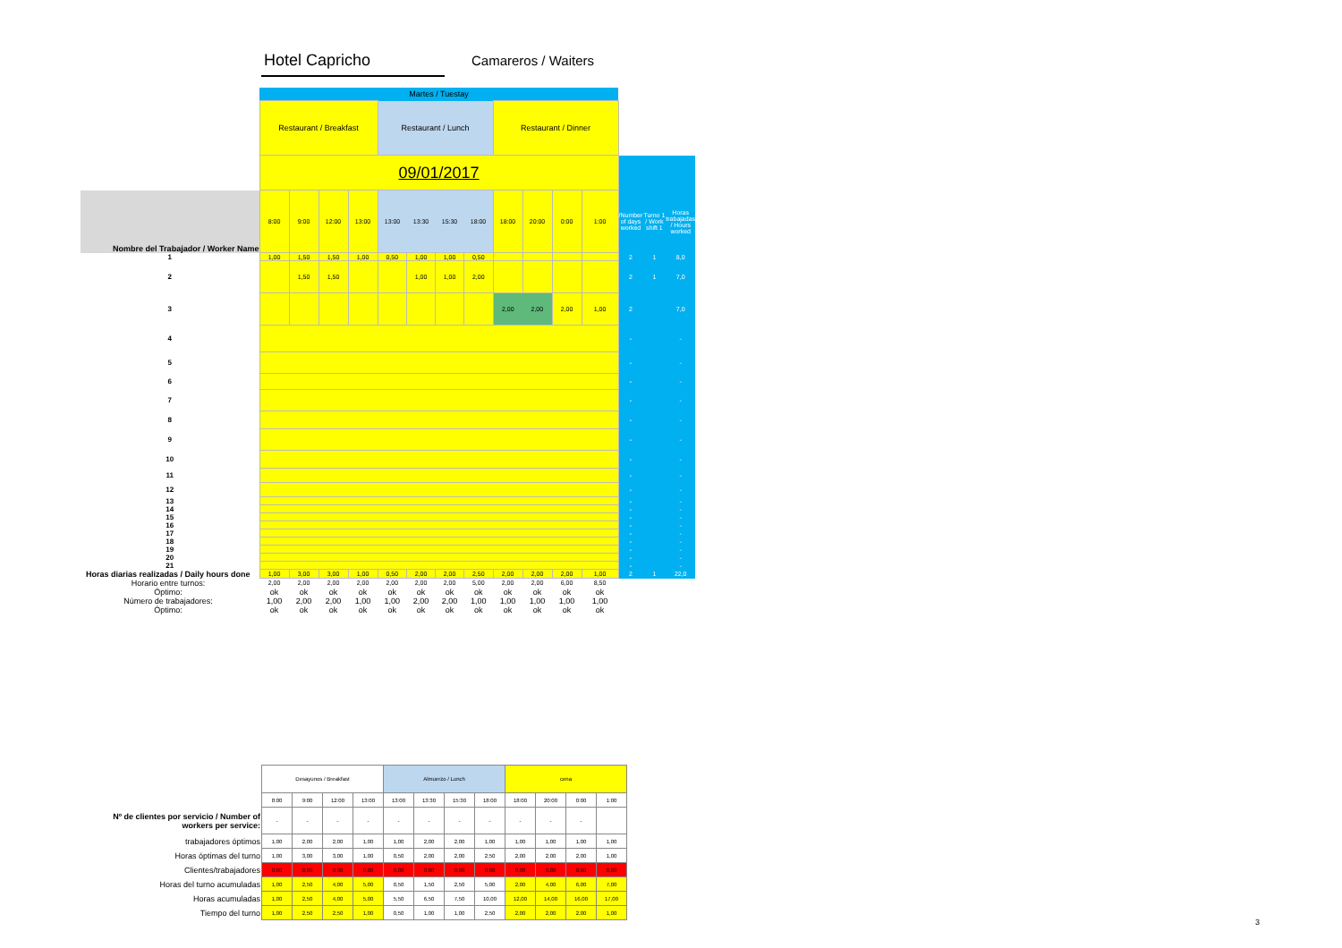Hotel Capricho Camareros / Waiters
| | Martes / Tuestay | | | | | | | | | | | | | | |
| | Restaurant / Breakfast | | | | Restaurant / Lunch | | | | Restaurant / Dinner | | | | | | |
| | 09/01/2017 | | | | | | | | | | | | | | |
| Nombre del Trabajador / Worker Name | 8:00 | 9:00 | 12:00 | 13:00 | 13:00 | 13:30 | 15:30 | 18:00 | 18:00 | 20:00 | 0:00 | 1:00 | /Number of days worked | Turno 1 / Work shift 1 | Horas trabajadas / Hours worked |
| 1 | 1,00 | 1,50 | 1,50 | 1,00 | 0,50 | 1,00 | 1,00 | 0,50 | | | | | 2 | 1 | 8,0 |
| 2 | | 1,50 | 1,50 | | | 1,00 | 1,00 | 2,00 | | | | | 2 | 1 | 7,0 |
| 3 | | | | | | | | | 2,00 | 2,00 | 2,00 | 1,00 | 2 | | 7,0 |
| 4 | | | | | | | | | | | | | - | | - |
| 5 | | | | | | | | | | | | | - | | - |
| 6 | | | | | | | | | | | | | - | | - |
| 7 | | | | | | | | | | | | | - | | - |
| 8 | | | | | | | | | | | | | - | | - |
| 9 | | | | | | | | | | | | | - | | - |
| 10 | | | | | | | | | | | | | - | | - |
| 11 | | | | | | | | | | | | | - | | - |
| 12 | | | | | | | | | | | | | - | | - |
| 13 | | | | | | | | | | | | | - | | - |
| 14 | | | | | | | | | | | | | - | | - |
| 15 | | | | | | | | | | | | | - | | - |
| 16 | | | | | | | | | | | | | - | | - |
| 17 | | | | | | | | | | | | | - | | - |
| 18 | | | | | | | | | | | | | - | | - |
| 19 | | | | | | | | | | | | | - | | - |
| 20 | | | | | | | | | | | | | - | | - |
| 21 | | | | | | | | | | | | | - | | - |
| Horas diarias realizadas / Daily hours done | 1,00 | 3,00 | 3,00 | 1,00 | 0,50 | 2,00 | 2,00 | 2,50 | 2,00 | 2,00 | 2,00 | 1,00 | 2 | 1 | 22,0 |
| Horario entre turnos: | 2,00 | 2,00 | 2,00 | 2,00 | 2,00 | 2,00 | 2,00 | 5,00 | 2,00 | 2,00 | 6,00 | 8,50 | | | |
| Óptimo: | ok | ok | ok | ok | ok | ok | ok | ok | ok | ok | ok | ok | | | |
| Número de trabajadores: | 1,00 | 2,00 | 2,00 | 1,00 | 1,00 | 2,00 | 2,00 | 1,00 | 1,00 | 1,00 | 1,00 | 1,00 | | | |
| Óptimo: | ok | ok | ok | ok | ok | ok | ok | ok | ok | ok | ok | ok | | | |
| | Desayunos / Breakfast | | | | Almuerzo / Lunch | | | | cena | | | |
| | 8:00 | 9:00 | 12:00 | 13:00 | 13:00 | 13:30 | 15:30 | 18:00 | 18:00 | 20:00 | 0:00 | 1:00 |
| Nº de clientes por servicio / Number of workers per service: | - | - | - | - | - | - | - | - | - | - | - | |
| trabajadores óptimos | 1,00 | 2,00 | 2,00 | 1,00 | 1,00 | 2,00 | 2,00 | 1,00 | 1,00 | 1,00 | 1,00 | 1,00 |
| Horas óptimas del turno | 1,00 | 3,00 | 3,00 | 1,00 | 0,50 | 2,00 | 2,00 | 2,50 | 2,00 | 2,00 | 2,00 | 1,00 |
| Clientes/trabajadores | 0,00 | 0,00 | 0,00 | 0,00 | 0,00 | 0,00 | 0,00 | 0,00 | 0,00 | 0,00 | 0,00 | 0,00 |
| Horas del turno acumuladas | 1,00 | 2,50 | 4,00 | 5,00 | 0,50 | 1,50 | 2,50 | 5,00 | 2,00 | 4,00 | 6,00 | 7,00 |
| Horas acumuladas | 1,00 | 2,50 | 4,00 | 5,00 | 5,50 | 6,50 | 7,50 | 10,00 | 12,00 | 14,00 | 16,00 | 17,00 |
| Tiempo del turno | 1,00 | 2,50 | 2,50 | 1,00 | 0,50 | 1,00 | 1,00 | 2,50 | 2,00 | 2,00 | 2,00 | 1,00 |
3